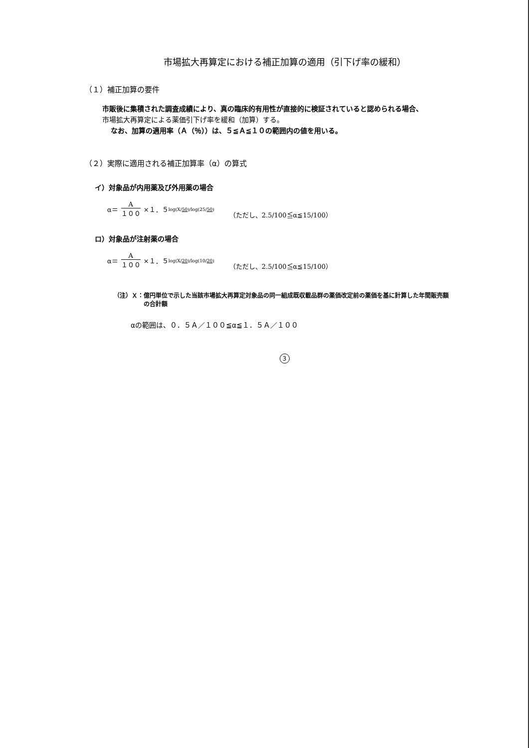市場拡大再算定における補正加算の適用（引下げ率の緩和）
（１）補正加算の要件
市販後に集積された調査成績により、真の臨床的有用性が直接的に検証されていると認められる場合、
市場拡大再算定による薬価引下げ率を緩和（加算）する。
なお、加算の適用率（Ａ（％））は、５≦Ａ≦１０の範囲内の値を用いる。
（２）実際に適用される補正加算率（α）の算式
イ）対象品が内用薬及び外用薬の場合
α＝ A １００ ×１．５<sup>log(X/50)/log(25/50)</sup> （ただし、2.5/100≦α≦15/100）
ロ）対象品が注射薬の場合
α＝ A １００ ×１．５<sup>log(X/20)/log(10/20)</sup> （ただし、2.5/100≦α≦15/100）
（注）Ｘ：億円単位で示した当該市場拡大再算定対象品の同一組成既収載品群の薬価改定前の薬価を基に計算した年間販売額
の合計額
αの範囲は、０．５Ａ／１００≦α≦１．５Ａ／１００
3